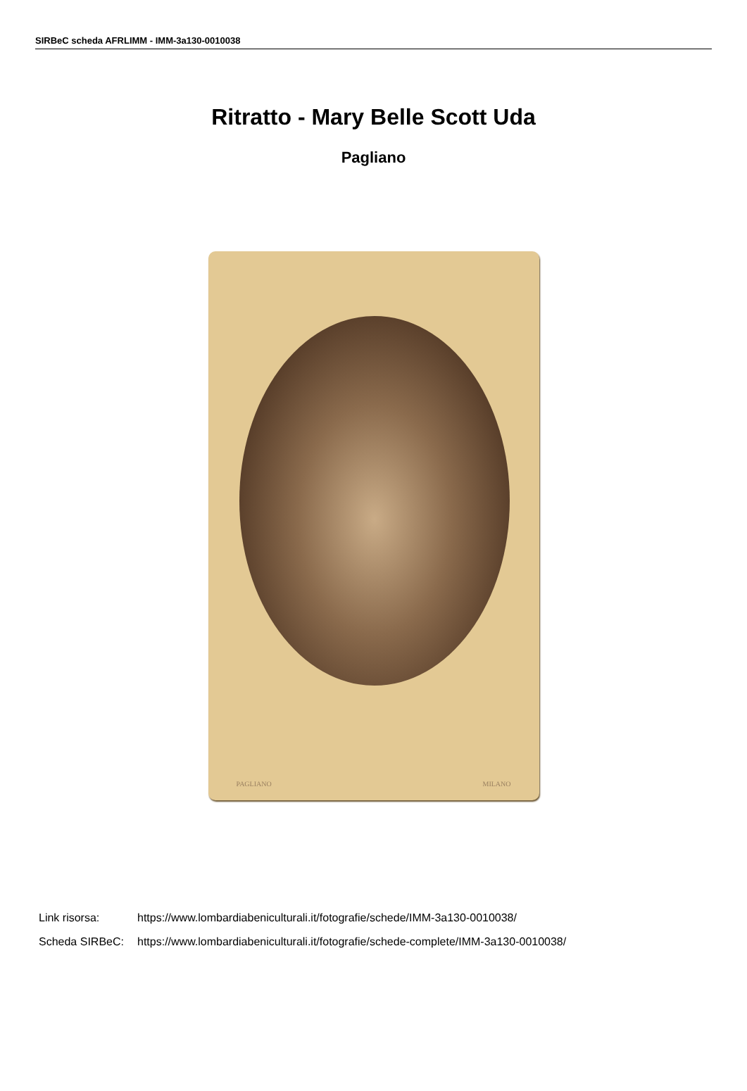SIRBeC scheda AFRLIMM - IMM-3a130-0010038
Ritratto - Mary Belle Scott Uda
Pagliano
PAGLIANO MILANO
| Link risorsa: | https://www.lombardiabeniculturali.it/fotografie/schede/IMM-3a130-0010038/ |
| Scheda SIRBeC: | https://www.lombardiabeniculturali.it/fotografie/schede-complete/IMM-3a130-0010038/ |